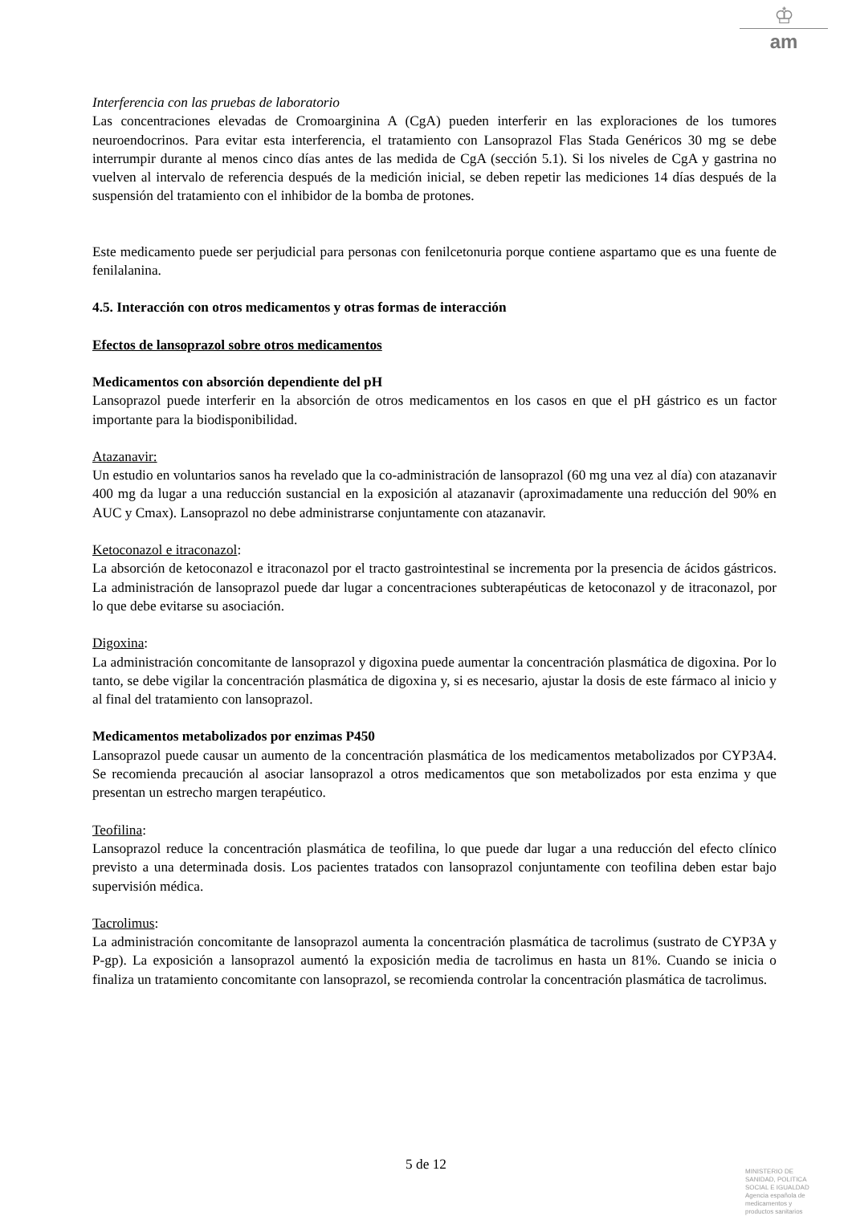♔
am
Interferencia con las pruebas de laboratorio
Las concentraciones elevadas de Cromoarginina A (CgA) pueden interferir en las exploraciones de los tumores neuroendocrinos. Para evitar esta interferencia, el tratamiento con Lansoprazol Flas Stada Genéricos 30 mg se debe interrumpir durante al menos cinco días antes de las medida de CgA (sección 5.1). Si los niveles de CgA y gastrina no vuelven al intervalo de referencia después de la medición inicial, se deben repetir las mediciones 14 días después de la suspensión del tratamiento con el inhibidor de la bomba de protones.
Este medicamento puede ser perjudicial para personas con fenilcetonuria porque contiene aspartamo que es una fuente de fenilalanina.
4.5. Interacción con otros medicamentos y otras formas de interacción
Efectos de lansoprazol sobre otros medicamentos
Medicamentos con absorción dependiente del pH
Lansoprazol puede interferir en la absorción de otros medicamentos en los casos en que el pH gástrico es un factor importante para la biodisponibilidad.
Atazanavir:
Un estudio en voluntarios sanos ha revelado que la co-administración de lansoprazol (60 mg una vez al día) con atazanavir 400 mg da lugar a una reducción sustancial en la exposición al atazanavir (aproximadamente una reducción del 90% en AUC y Cmax). Lansoprazol no debe administrarse conjuntamente con atazanavir.
Ketoconazol e itraconazol:
La absorción de ketoconazol e itraconazol por el tracto gastrointestinal se incrementa por la presencia de ácidos gástricos. La administración de lansoprazol puede dar lugar a concentraciones subterapéuticas de ketoconazol y de itraconazol, por lo que debe evitarse su asociación.
Digoxina:
La administración concomitante de lansoprazol y digoxina puede aumentar la concentración plasmática de digoxina. Por lo tanto, se debe vigilar la concentración plasmática de digoxina y, si es necesario, ajustar la dosis de este fármaco al inicio y al final del tratamiento con lansoprazol.
Medicamentos metabolizados por enzimas P450
Lansoprazol puede causar un aumento de la concentración plasmática de los medicamentos metabolizados por CYP3A4. Se recomienda precaución al asociar lansoprazol a otros medicamentos que son metabolizados por esta enzima y que presentan un estrecho margen terapéutico.
Teofilina:
Lansoprazol reduce la concentración plasmática de teofilina, lo que puede dar lugar a una reducción del efecto clínico previsto a una determinada dosis. Los pacientes tratados con lansoprazol conjuntamente con teofilina deben estar bajo supervisión médica.
Tacrolimus:
La administración concomitante de lansoprazol aumenta la concentración plasmática de tacrolimus (sustrato de CYP3A y P-gp). La exposición a lansoprazol aumentó la exposición media de tacrolimus en hasta un 81%. Cuando se inicia o finaliza un tratamiento concomitante con lansoprazol, se recomienda controlar la concentración plasmática de tacrolimus.
5 de 12
MINISTERIO DE
SANIDAD, POLITICA
SOCIAL E IGUALDAD
Agencia española de
medicamentos y
productos sanitarios